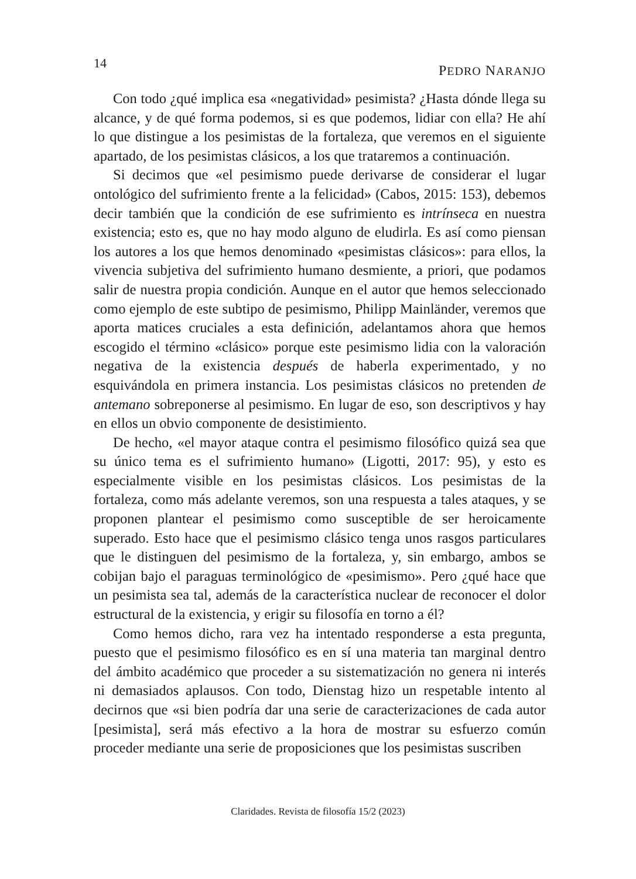14 PEDRO NARANJO
Con todo ¿qué implica esa «negatividad» pesimista? ¿Hasta dónde llega su alcance, y de qué forma podemos, si es que podemos, lidiar con ella? He ahí lo que distingue a los pesimistas de la fortaleza, que veremos en el siguiente apartado, de los pesimistas clásicos, a los que trataremos a continuación.
Si decimos que «el pesimismo puede derivarse de considerar el lugar ontológico del sufrimiento frente a la felicidad» (Cabos, 2015: 153), debemos decir también que la condición de ese sufrimiento es intrínseca en nuestra existencia; esto es, que no hay modo alguno de eludirla. Es así como piensan los autores a los que hemos denominado «pesimistas clásicos»: para ellos, la vivencia subjetiva del sufrimiento humano desmiente, a priori, que podamos salir de nuestra propia condición. Aunque en el autor que hemos seleccionado como ejemplo de este subtipo de pesimismo, Philipp Mainländer, veremos que aporta matices cruciales a esta definición, adelantamos ahora que hemos escogido el término «clásico» porque este pesimismo lidia con la valoración negativa de la existencia después de haberla experimentado, y no esquivándola en primera instancia. Los pesimistas clásicos no pretenden de antemano sobreponerse al pesimismo. En lugar de eso, son descriptivos y hay en ellos un obvio componente de desistimiento.
De hecho, «el mayor ataque contra el pesimismo filosófico quizá sea que su único tema es el sufrimiento humano» (Ligotti, 2017: 95), y esto es especialmente visible en los pesimistas clásicos. Los pesimistas de la fortaleza, como más adelante veremos, son una respuesta a tales ataques, y se proponen plantear el pesimismo como susceptible de ser heroicamente superado. Esto hace que el pesimismo clásico tenga unos rasgos particulares que le distinguen del pesimismo de la fortaleza, y, sin embargo, ambos se cobijan bajo el paraguas terminológico de «pesimismo». Pero ¿qué hace que un pesimista sea tal, además de la característica nuclear de reconocer el dolor estructural de la existencia, y erigir su filosofía en torno a él?
Como hemos dicho, rara vez ha intentado responderse a esta pregunta, puesto que el pesimismo filosófico es en sí una materia tan marginal dentro del ámbito académico que proceder a su sistematización no genera ni interés ni demasiados aplausos. Con todo, Dienstag hizo un respetable intento al decirnos que «si bien podría dar una serie de caracterizaciones de cada autor [pesimista], será más efectivo a la hora de mostrar su esfuerzo común proceder mediante una serie de proposiciones que los pesimistas suscriben
Claridades. Revista de filosofía 15/2 (2023)